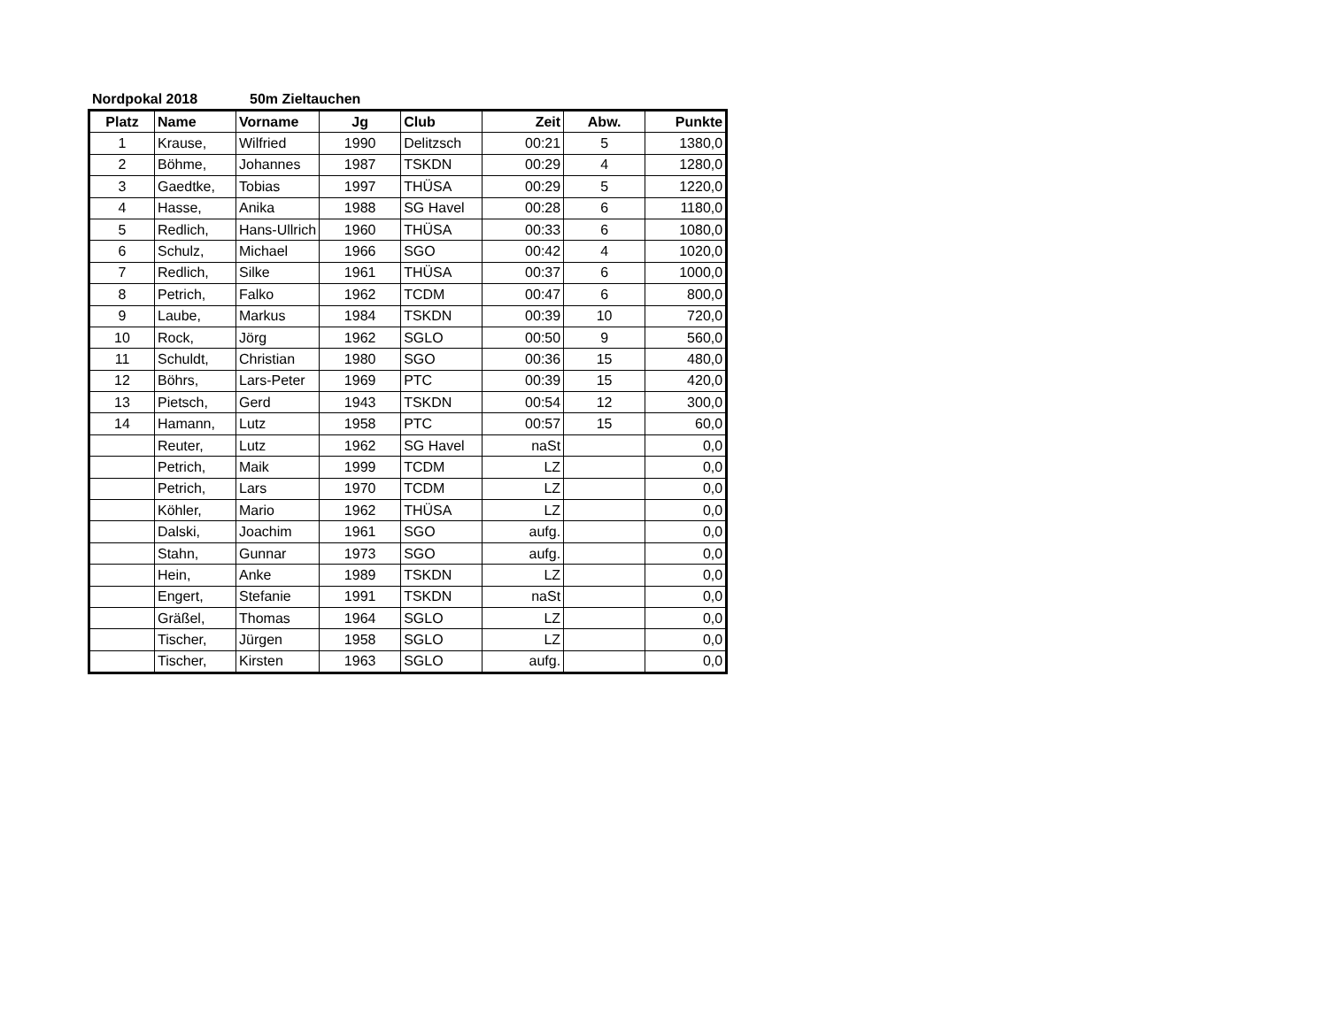Nordpokal 2018 50m Zieltauchen
| Platz | Name | Vorname | Jg | Club | Zeit | Abw. | Punkte |
| --- | --- | --- | --- | --- | --- | --- | --- |
| 1 | Krause, | Wilfried | 1990 | Delitzsch | 00:21 | 5 | 1380,0 |
| 2 | Böhme, | Johannes | 1987 | TSKDN | 00:29 | 4 | 1280,0 |
| 3 | Gaedtke, | Tobias | 1997 | THÜSA | 00:29 | 5 | 1220,0 |
| 4 | Hasse, | Anika | 1988 | SG Havel | 00:28 | 6 | 1180,0 |
| 5 | Redlich, | Hans-Ullrich | 1960 | THÜSA | 00:33 | 6 | 1080,0 |
| 6 | Schulz, | Michael | 1966 | SGO | 00:42 | 4 | 1020,0 |
| 7 | Redlich, | Silke | 1961 | THÜSA | 00:37 | 6 | 1000,0 |
| 8 | Petrich, | Falko | 1962 | TCDM | 00:47 | 6 | 800,0 |
| 9 | Laube, | Markus | 1984 | TSKDN | 00:39 | 10 | 720,0 |
| 10 | Rock, | Jörg | 1962 | SGLO | 00:50 | 9 | 560,0 |
| 11 | Schuldt, | Christian | 1980 | SGO | 00:36 | 15 | 480,0 |
| 12 | Böhrs, | Lars-Peter | 1969 | PTC | 00:39 | 15 | 420,0 |
| 13 | Pietsch, | Gerd | 1943 | TSKDN | 00:54 | 12 | 300,0 |
| 14 | Hamann, | Lutz | 1958 | PTC | 00:57 | 15 | 60,0 |
| | Reuter, | Lutz | 1962 | SG Havel | naSt | | 0,0 |
| | Petrich, | Maik | 1999 | TCDM | LZ | | 0,0 |
| | Petrich, | Lars | 1970 | TCDM | LZ | | 0,0 |
| | Köhler, | Mario | 1962 | THÜSA | LZ | | 0,0 |
| | Dalski, | Joachim | 1961 | SGO | aufg. | | 0,0 |
| | Stahn, | Gunnar | 1973 | SGO | aufg. | | 0,0 |
| | Hein, | Anke | 1989 | TSKDN | LZ | | 0,0 |
| | Engert, | Stefanie | 1991 | TSKDN | naSt | | 0,0 |
| | Gräßel, | Thomas | 1964 | SGLO | LZ | | 0,0 |
| | Tischer, | Jürgen | 1958 | SGLO | LZ | | 0,0 |
| | Tischer, | Kirsten | 1963 | SGLO | aufg. | | 0,0 |